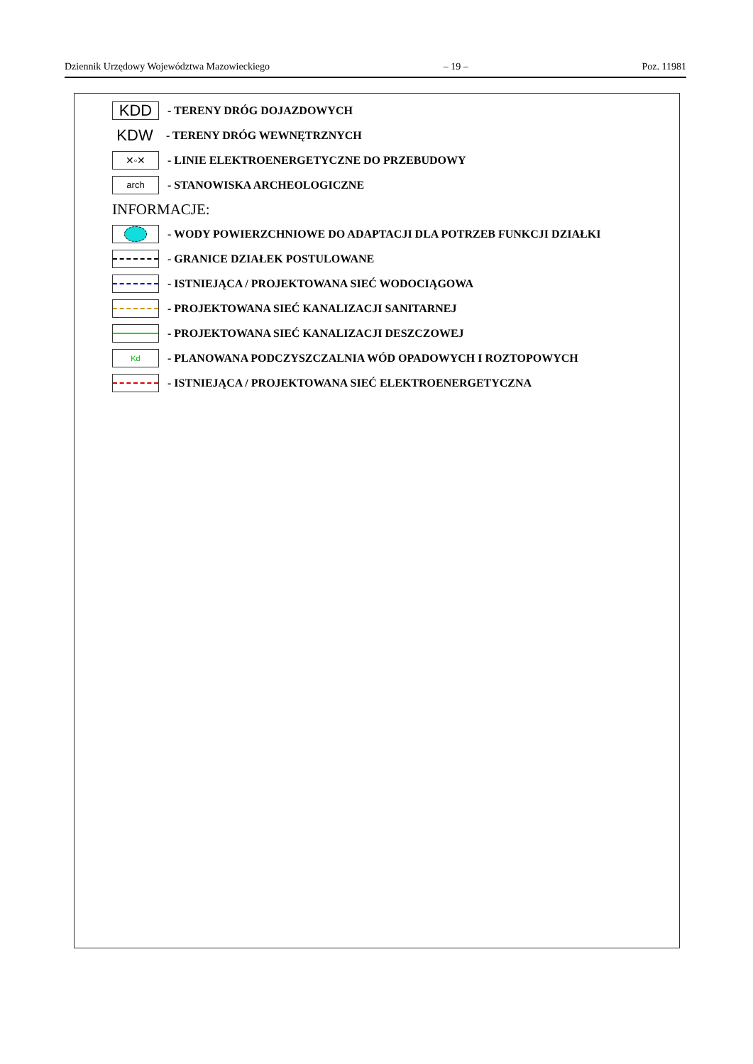Dziennik Urzędowy Województwa Mazowieckiego – 19 – Poz. 11981
KDD
- TERENY DRÓG DOJAZDOWYCH
KDW
- TERENY DRÓG WEWNĘTRZNYCH
✕◦✕
- LINIE ELEKTROENERGETYCZNE DO PRZEBUDOWY
arch
- STANOWISKA ARCHEOLOGICZNE
INFORMACJE:
- WODY POWIERZCHNIOWE DO ADAPTACJI DLA POTRZEB FUNKCJI DZIAŁKI
- GRANICE DZIAŁEK POSTULOWANE
- ISTNIEJĄCA / PROJEKTOWANA SIEĆ WODOCIĄGOWA
- PROJEKTOWANA SIEĆ KANALIZACJI SANITARNEJ
- PROJEKTOWANA SIEĆ KANALIZACJI DESZCZOWEJ
Kd
- PLANOWANA PODCZYSZCZALNIA WÓD OPADOWYCH I ROZTOPOWYCH
- ISTNIEJĄCA / PROJEKTOWANA SIEĆ ELEKTROENERGETYCZNA